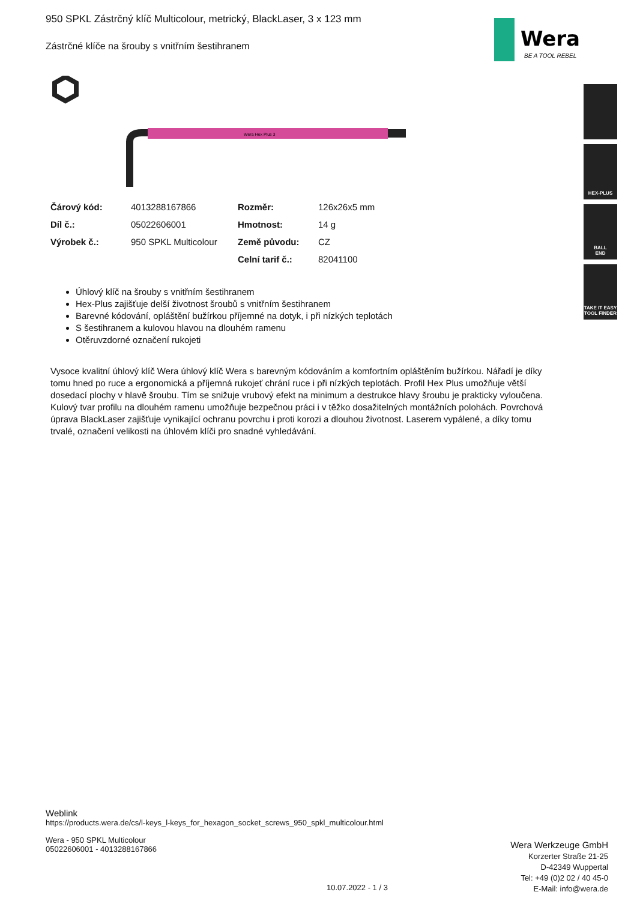Wera
BE A TOOL REBEL
HEX-PLUS
BALL
END
TAKE IT EASY
TOOL FINDER
950 SPKL Zástrčný klíč Multicolour, metrický, BlackLaser, 3 x 123 mm
Zástrčné klíče na šrouby s vnitřním šestihranem
Wera Hex Plus 3
| Čárový kód: | 4013288167866 | Rozměr: | 126x26x5 mm |
| Díl č.: | 05022606001 | Hmotnost: | 14 g |
| Výrobek č.: | 950 SPKL Multicolour | Země původu: | CZ |
| | | Celní tarif č.: | 82041100 |
Úhlový klíč na šrouby s vnitřním šestihranem
Hex-Plus zajišťuje delší životnost šroubů s vnitřním šestihranem
Barevné kódování, opláštění bužírkou příjemné na dotyk, i při nízkých teplotách
S šestihranem a kulovou hlavou na dlouhém ramenu
Otěruvzdorné označení rukojeti
Vysoce kvalitní úhlový klíč Wera úhlový klíč Wera s barevným kódováním a komfortním opláštěním bužírkou. Nářadí je díky tomu hned po ruce a ergonomická a příjemná rukojeť chrání ruce i při nízkých teplotách. Profil Hex Plus umožňuje větší dosedací plochy v hlavě šroubu. Tím se snižuje vrubový efekt na minimum a destrukce hlavy šroubu je prakticky vyloučena. Kulový tvar profilu na dlouhém ramenu umožňuje bezpečnou práci i v těžko dosažitelných montážních polohách. Povrchová úprava BlackLaser zajišťuje vynikající ochranu povrchu i proti korozi a dlouhou životnost. Laserem vypálené, a díky tomu trvalé, označení velikosti na úhlovém klíči pro snadné vyhledávání.
Weblink
https://products.wera.de/cs/l-keys_l-keys_for_hexagon_socket_screws_950_spkl_multicolour.html
Wera - 950 SPKL Multicolour
05022606001 - 4013288167866
Wera Werkzeuge GmbH
Korzerter Straße 21-25
D-42349 Wuppertal
Tel: +49 (0)2 02 / 40 45-0
E-Mail: info@wera.de
10.07.2022 - 1 / 3